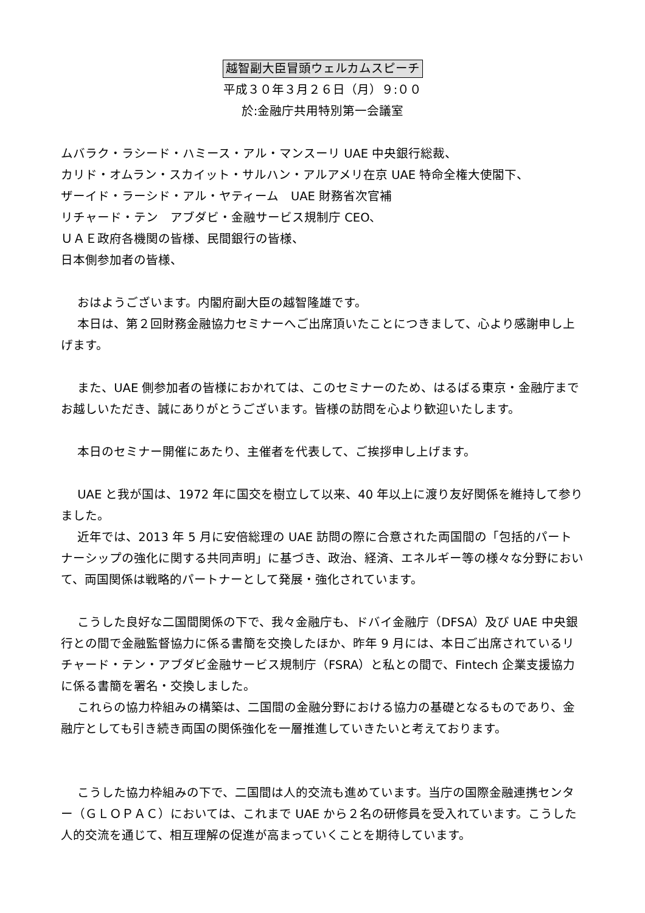越智副大臣冒頭ウェルカムスピーチ
平成３０年３月２６日（月）９:００
於:金融庁共用特別第一会議室
ムバラク・ラシード・ハミース・アル・マンスーリ UAE 中央銀行総裁、
カリド・オムラン・スカイット・サルハン・アルアメリ在京 UAE 特命全権大使閣下、
ザーイド・ラーシド・アル・ヤティーム　UAE 財務省次官補
リチャード・テン　アブダビ・金融サービス規制庁 CEO、
ＵＡＥ政府各機関の皆様、民間銀行の皆様、
日本側参加者の皆様、
おはようございます。内閣府副大臣の越智隆雄です。
本日は、第２回財務金融協力セミナーへご出席頂いたことにつきまして、心より感謝申し上げます。
また、UAE 側参加者の皆様におかれては、このセミナーのため、はるばる東京・金融庁までお越しいただき、誠にありがとうございます。皆様の訪問を心より歓迎いたします。
本日のセミナー開催にあたり、主催者を代表して、ご挨拶申し上げます。
UAE と我が国は、1972 年に国交を樹立して以来、40 年以上に渡り友好関係を維持して参りました。
近年では、2013 年 5 月に安倍総理の UAE 訪問の際に合意された両国間の「包括的パートナーシップの強化に関する共同声明」に基づき、政治、経済、エネルギー等の様々な分野において、両国関係は戦略的パートナーとして発展・強化されています。
こうした良好な二国間関係の下で、我々金融庁も、ドバイ金融庁（DFSA）及び UAE 中央銀行との間で金融監督協力に係る書簡を交換したほか、昨年 9 月には、本日ご出席されているリチャード・テン・アブダビ金融サービス規制庁（FSRA）と私との間で、Fintech 企業支援協力に係る書簡を署名・交換しました。
これらの協力枠組みの構築は、二国間の金融分野における協力の基礎となるものであり、金融庁としても引き続き両国の関係強化を一層推進していきたいと考えております。
こうした協力枠組みの下で、二国間は人的交流も進めています。当庁の国際金融連携センター（ＧＬＯＰＡＣ）においては、これまで UAE から２名の研修員を受入れています。こうした人的交流を通じて、相互理解の促進が高まっていくことを期待しています。